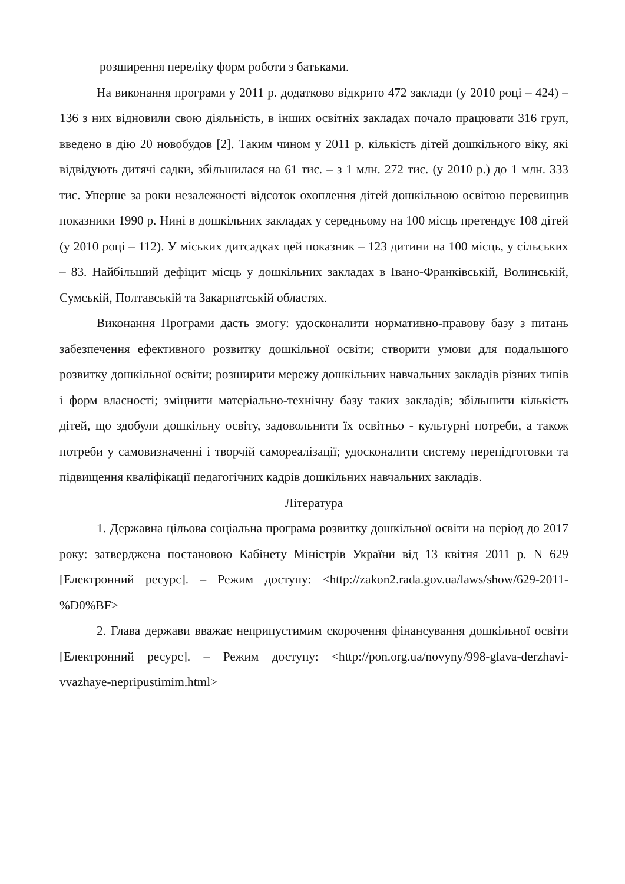розширення переліку форм роботи з батьками.
На виконання програми у 2011 р. додатково відкрито 472 заклади (у 2010 році – 424) – 136 з них відновили свою діяльність, в інших освітніх закладах почало працювати 316 груп, введено в дію 20 новобудов [2]. Таким чином у 2011 р. кількість дітей дошкільного віку, які відвідують дитячі садки, збільшилася на 61 тис. – з 1 млн. 272 тис. (у 2010 р.) до 1 млн. 333 тис. Уперше за роки незалежності відсоток охоплення дітей дошкільною освітою перевищив показники 1990 р. Нині в дошкільних закладах у середньому на 100 місць претендує 108 дітей (у 2010 році – 112). У міських дитсадках цей показник – 123 дитини на 100 місць, у сільських – 83. Найбільший дефіцит місць у дошкільних закладах в Івано-Франківській, Волинській, Сумській, Полтавській та Закарпатській областях.
Виконання Програми дасть змогу: удосконалити нормативно-правову базу з питань забезпечення ефективного розвитку дошкільної освіти; створити умови для подальшого розвитку дошкільної освіти; розширити мережу дошкільних навчальних закладів різних типів і форм власності; зміцнити матеріально-технічну базу таких закладів; збільшити кількість дітей, що здобули дошкільну освіту, задовольнити їх освітньо - культурні потреби, а також потреби у самовизначенні і творчій самореалізації; удосконалити систему перепідготовки та підвищення кваліфікації педагогічних кадрів дошкільних навчальних закладів.
Література
1. Державна цільова соціальна програма розвитку дошкільної освіти на період до 2017 року: затверджена постановою Кабінету Міністрів України від 13 квітня 2011 р. N 629 [Електронний ресурс]. – Режим доступу: <http://zakon2.rada.gov.ua/laws/show/629-2011-%D0%BF>
2. Глава держави вважає неприпустимим скорочення фінансування дошкільної освіти [Електронний ресурс]. – Режим доступу: <http://pon.org.ua/novyny/998-glava-derzhavi-vvazhaye-nepripustimim.html>